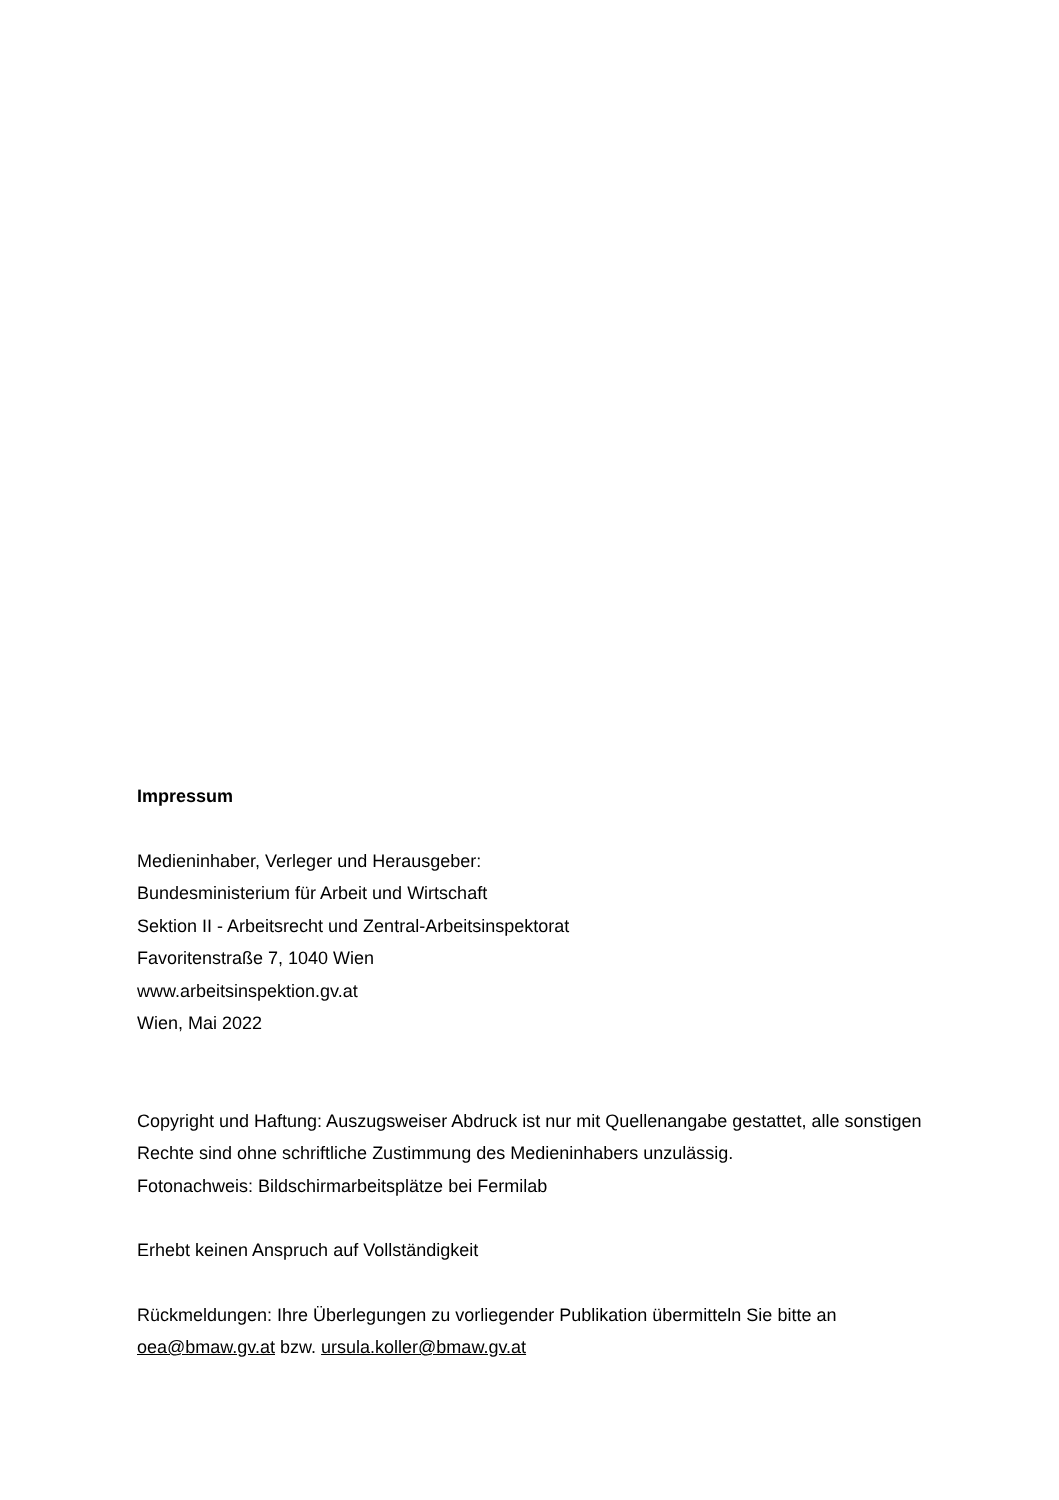Impressum
Medieninhaber, Verleger und Herausgeber:
Bundesministerium für Arbeit und Wirtschaft
Sektion II - Arbeitsrecht und Zentral-Arbeitsinspektorat
Favoritenstraße 7, 1040 Wien
www.arbeitsinspektion.gv.at
Wien, Mai 2022
Copyright und Haftung: Auszugsweiser Abdruck ist nur mit Quellenangabe gestattet, alle sonstigen Rechte sind ohne schriftliche Zustimmung des Medieninhabers unzulässig.
Fotonachweis: Bildschirmarbeitsplätze bei Fermilab
Erhebt keinen Anspruch auf Vollständigkeit
Rückmeldungen: Ihre Überlegungen zu vorliegender Publikation übermitteln Sie bitte an oea@bmaw.gv.at bzw. ursula.koller@bmaw.gv.at